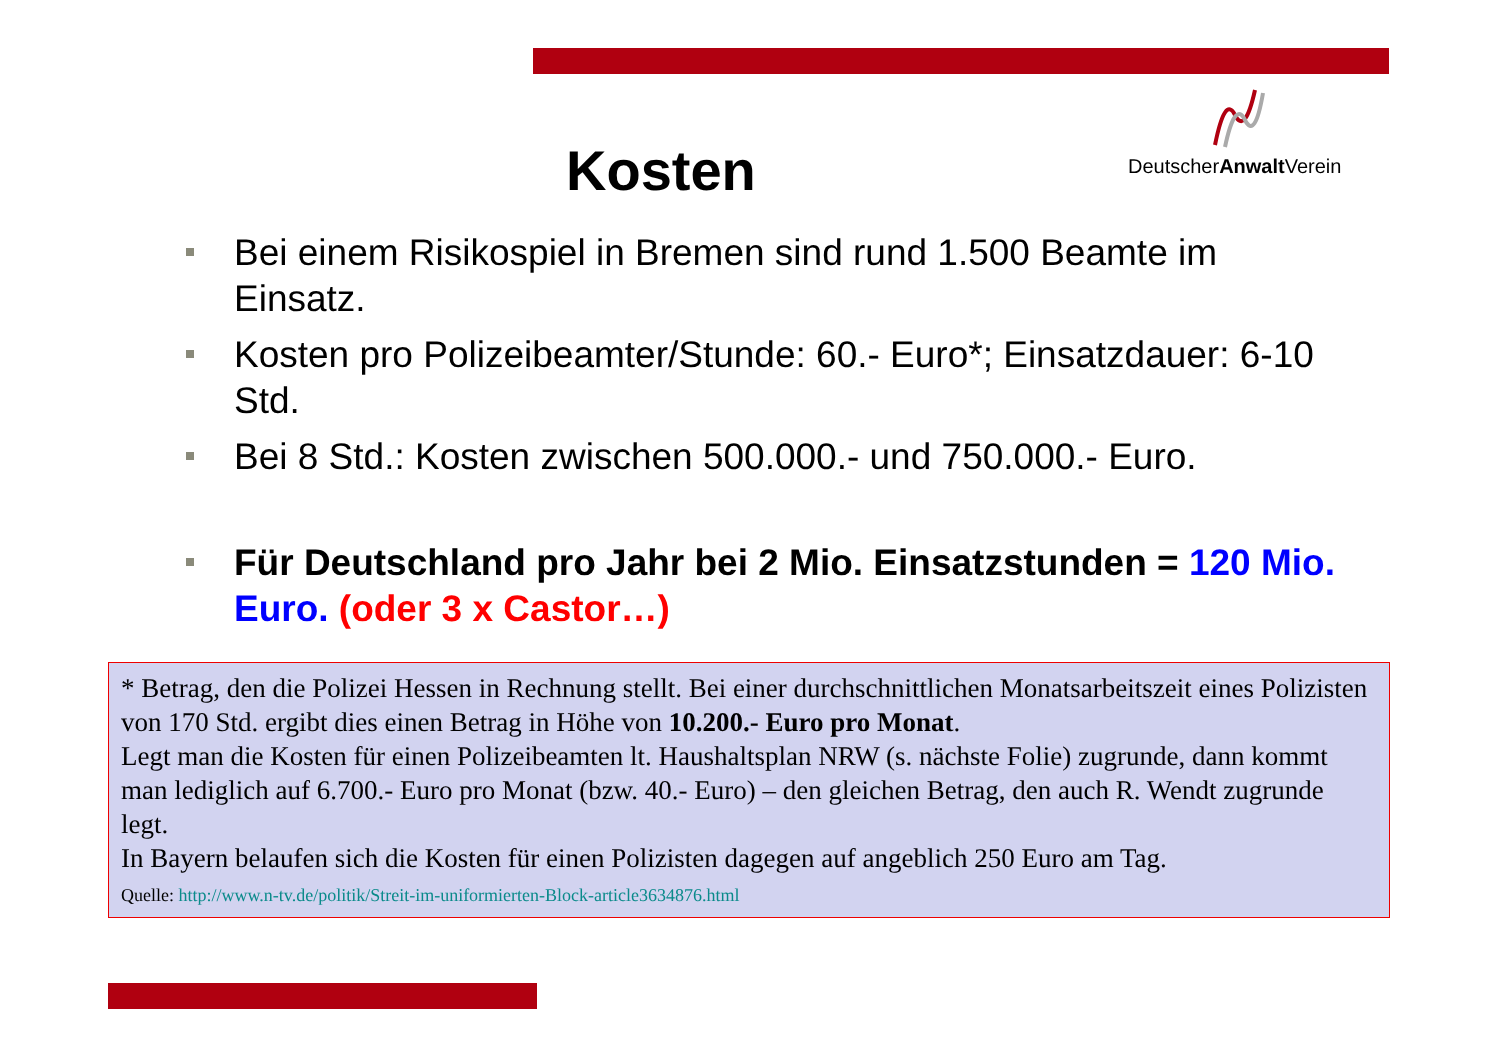Kosten
DeutscherAnwalt Verein
Bei einem Risikospiel in Bremen sind rund 1.500 Beamte im Einsatz.
Kosten pro Polizeibeamter/Stunde: 60.- Euro*; Einsatzdauer: 6-10 Std.
Bei 8 Std.: Kosten zwischen 500.000.- und 750.000.- Euro.
Für Deutschland pro Jahr bei 2 Mio. Einsatzstunden = 120 Mio. Euro. (oder 3 x Castor…)
* Betrag, den die Polizei Hessen in Rechnung stellt. Bei einer durchschnittlichen Monatsarbeitszeit eines Polizisten von 170 Std. ergibt dies einen Betrag in Höhe von 10.200.- Euro pro Monat.
Legt man die Kosten für einen Polizeibeamten lt. Haushaltsplan NRW (s. nächste Folie) zugrunde, dann kommt man lediglich auf 6.700.- Euro pro Monat (bzw. 40.- Euro) – den gleichen Betrag, den auch R. Wendt zugrunde legt.
In Bayern belaufen sich die Kosten für einen Polizisten dagegen auf angeblich 250 Euro am Tag.
Quelle: http://www.n-tv.de/politik/Streit-im-uniformierten-Block-article3634876.html